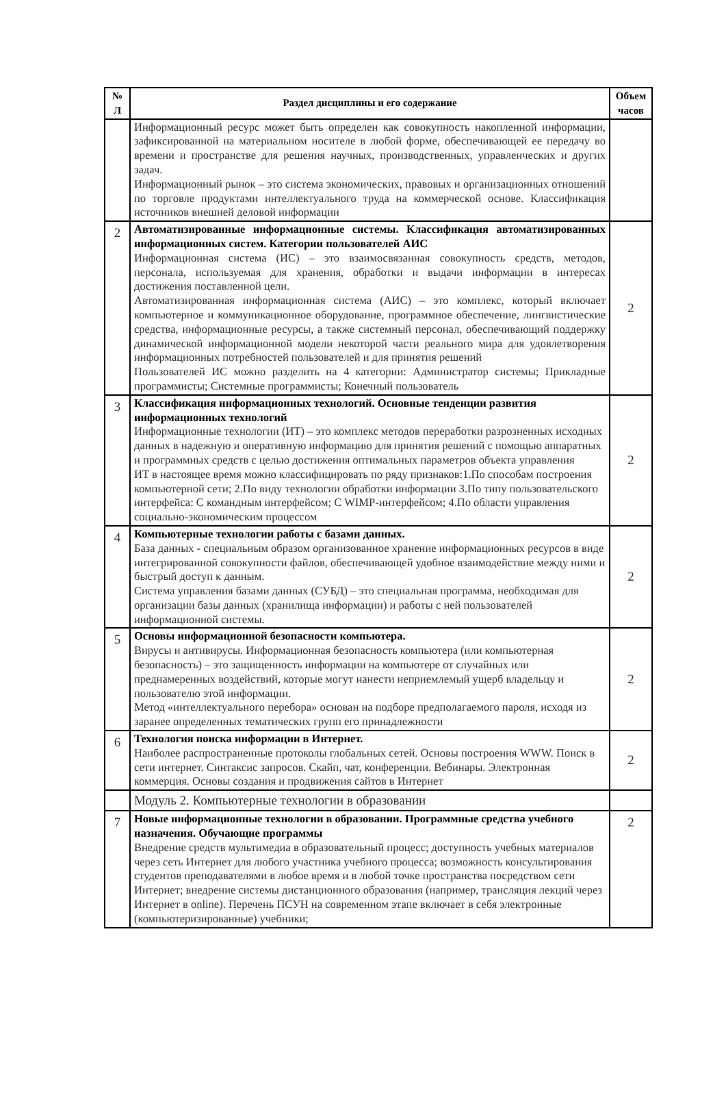| № Л | Раздел дисциплины и его содержание | Объем часов |
| --- | --- | --- |
| | Информационный ресурс может быть определен как совокупность накопленной информации, зафиксированной на материальном носителе в любой форме, обеспечивающей ее передачу во времени и пространстве для решения научных, производственных, управленческих и других задач. Информационный рынок – это система экономических, правовых и организационных отношений по торговле продуктами интеллектуального труда на коммерческой основе. Классификация источников внешней деловой информации | |
| 2 | Автоматизированные информационные системы. Классификация автоматизированных информационных систем. Категории пользователей АИС Информационная система (ИС) – это взаимосвязанная совокупность средств, методов, персонала, используемая для хранения, обработки и выдачи информации в интересах достижения поставленной цели. Автоматизированная информационная система (АИС) – это комплекс, который включает компьютерное и коммуникационное оборудование, программное обеспечение, лингвистические средства, информационные ресурсы, а также системный персонал, обеспечивающий поддержку динамической информационной модели некоторой части реального мира для удовлетворения информационных потребностей пользователей и для принятия решений Пользователей ИС можно разделить на 4 категории: Администратор системы; Прикладные программисты; Системные программисты; Конечный пользователь | 2 |
| 3 | Классификация информационных технологий. Основные тенденции развития информационных технологий Информационные технологии (ИТ) – это комплекс методов переработки разрозненных исходных данных в надежную и оперативную информацию для принятия решений с помощью аппаратных и программных средств с целью достижения оптимальных параметров объекта управления ИТ в настоящее время можно классифицировать по ряду признаков:1.По способам построения компьютерной сети; 2.По виду технологии обработки информации 3.По типу пользовательского интерфейса: С командным интерфейсом; С WIMP-интерфейсом; 4.По области управления социально-экономическим процессом | 2 |
| 4 | Компьютерные технологии работы с базами данных. База данных - специальным образом организованное хранение информационных ресурсов в виде интегрированной совокупности файлов, обеспечивающей удобное взаимодействие между ними и быстрый доступ к данным. Система управления базами данных (СУБД) – это специальная программа, необходимая для организации базы данных (хранилища информации) и работы с ней пользователей информационной системы. | 2 |
| 5 | Основы информационной безопасности компьютера. Вирусы и антивирусы. Информационная безопасность компьютера (или компьютерная безопасность) – это защищенность информации на компьютере от случайных или преднамеренных воздействий, которые могут нанести неприемлемый ущерб владельцу и пользователю этой информации. Метод «интеллектуального перебора» основан на подборе предполагаемого пароля, исходя из заранее определенных тематических групп его принадлежности | 2 |
| 6 | Технология поиска информации в Интернет. Наиболее распространенные протоколы глобальных сетей. Основы построения WWW. Поиск в сети интернет. Синтаксис запросов. Скайп, чат, конференции. Вебинары. Электронная коммерция. Основы создания и продвижения сайтов в Интернет | 2 |
| | Модуль 2. Компьютерные технологии в образовании | |
| 7 | Новые информационные технологии в образовании. Программные средства учебного назначения. Обучающие программы Внедрение средств мультимедиа в образовательный процесс; доступность учебных материалов через сеть Интернет для любого участника учебного процесса; возможность консультирования студентов преподавателями в любое время и в любой точке пространства посредством сети Интернет; внедрение системы дистанционного образования (например, трансляция лекций через Интернет в online). Перечень ПСУН на современном этапе включает в себя электронные (компьютеризированные) учебники; | 2 |